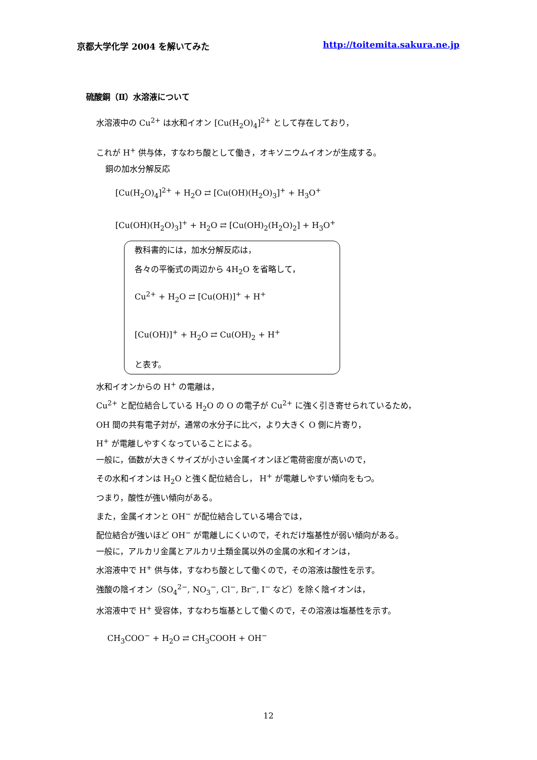京都大学化学 2004 を解いてみた http://toitemita.sakura.ne.jp
硫酸銅（Ⅱ）水溶液について
水溶液中の Cu<sup>2+</sup> は水和イオン [Cu(H<sub>2</sub>O)<sub>4</sub>]<sup>2+</sup> として存在しており，
これが H<sup>+</sup> 供与体，すなわち酸として働き，オキソニウムイオンが生成する。
銅の加水分解反応
[Cu(H<sub>2</sub>O)<sub>4</sub>]<sup>2+</sup> + H<sub>2</sub>O ⇄ [Cu(OH)(H<sub>2</sub>O)<sub>3</sub>]<sup>+</sup> + H<sub>3</sub>O<sup>+</sup>
[Cu(OH)(H<sub>2</sub>O)<sub>3</sub>]<sup>+</sup> + H<sub>2</sub>O ⇄ [Cu(OH)<sub>2</sub>(H<sub>2</sub>O)<sub>2</sub>] + H<sub>3</sub>O<sup>+</sup>
教科書的には，加水分解反応は，
各々の平衡式の両辺から 4H<sub>2</sub>O を省略して，
Cu<sup>2+</sup> + H<sub>2</sub>O ⇄ [Cu(OH)]<sup>+</sup> + H<sup>+</sup>
[Cu(OH)]<sup>+</sup> + H<sub>2</sub>O ⇄ Cu(OH)<sub>2</sub> + H<sup>+</sup>
と表す。
水和イオンからの H<sup>+</sup> の電離は，
Cu<sup>2+</sup> と配位結合している H<sub>2</sub>O の O の電子が Cu<sup>2+</sup> に強く引き寄せられているため，
OH 間の共有電子対が，通常の水分子に比べ，より大きく O 側に片寄り，
H<sup>+</sup> が電離しやすくなっていることによる。
一般に，価数が大きくサイズが小さい金属イオンほど電荷密度が高いので，
その水和イオンは H<sub>2</sub>O と強く配位結合し， H<sup>+</sup> が電離しやすい傾向をもつ。
つまり，酸性が強い傾向がある。
また，金属イオンと OH<sup>−</sup> が配位結合している場合では，
配位結合が強いほど OH<sup>−</sup> が電離しにくいので，それだけ塩基性が弱い傾向がある。
一般に，アルカリ金属とアルカリ土類金属以外の金属の水和イオンは，
水溶液中で H<sup>+</sup> 供与体，すなわち酸として働くので，その溶液は酸性を示す。
強酸の陰イオン（SO<sub>4</sub><sup>2−</sup>, NO<sub>3</sub><sup>−</sup>, Cl<sup>−</sup>, Br<sup>−</sup>, I<sup>−</sup> など）を除く陰イオンは，
水溶液中で H<sup>+</sup> 受容体，すなわち塩基として働くので，その溶液は塩基性を示す。
CH<sub>3</sub>COO<sup>−</sup> + H<sub>2</sub>O ⇄ CH<sub>3</sub>COOH + OH<sup>−</sup>
12